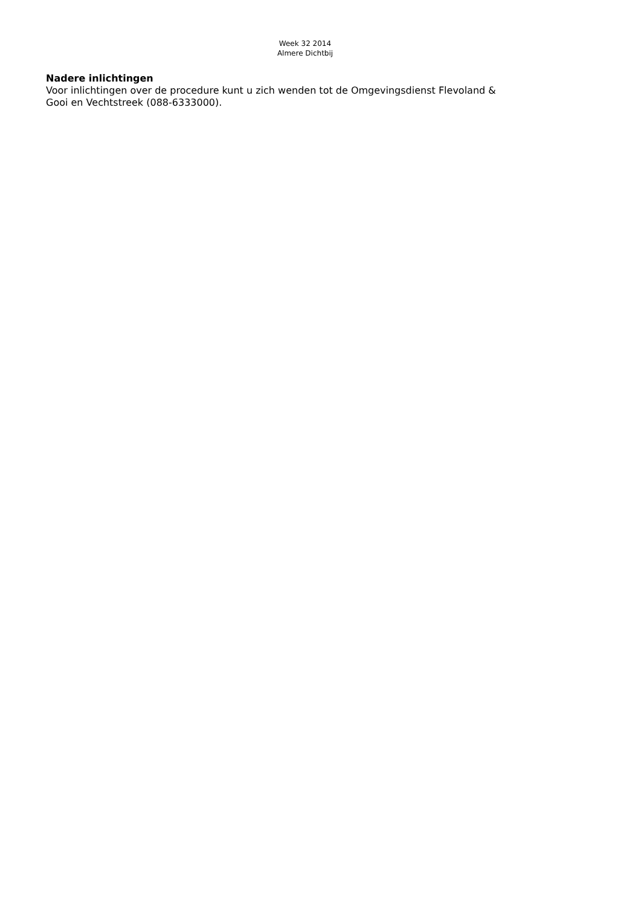Week 32 2014
Almere Dichtbij
Nadere inlichtingen
Voor inlichtingen over de procedure kunt u zich wenden tot de Omgevingsdienst Flevoland &
Gooi en Vechtstreek (088-6333000).